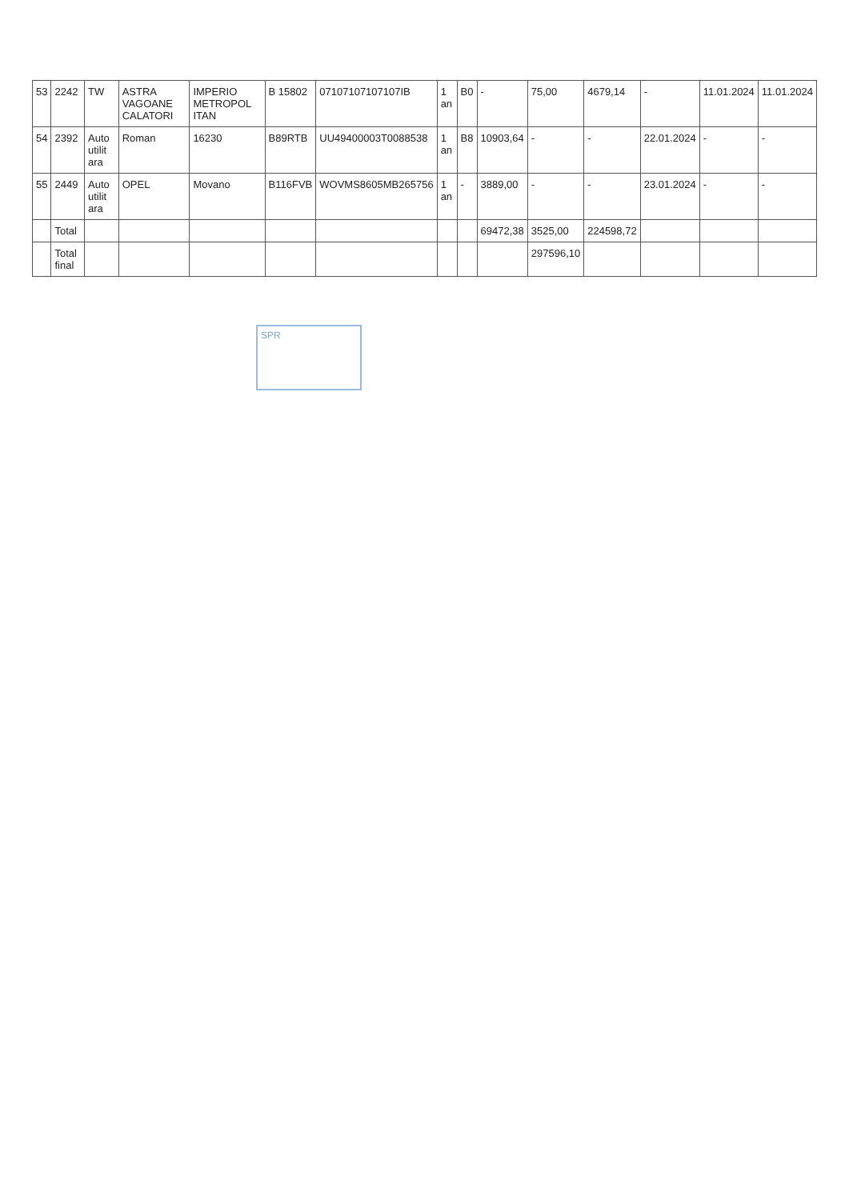| 53 | 2242 | TW | ASTRA VAGOANE CALATORI | IMPERIO METROPOL ITAN | B 15802 | 07107107107107IB | 1 an | B0 | - | 75,00 | 4679,14 | - | 11.01.2024 | 11.01.2024 |
| 54 | 2392 | Auto utilit ara | Roman | 16230 | B89RTB | UU49400003T0088538 | 1 an | B8 | 10903,64 | - | - | 22.01.2024 | - | - |
| 55 | 2449 | Auto utilit ara | OPEL | Movano | B116FVB | WOVMS8605MB265756 | 1 an | - | 3889,00 | - | - | 23.01.2024 | - | - |
| | Total | | | | | | | | 69472,38 | 3525,00 | 224598,72 | | | |
| | Total final | | | | | | | | | 297596,10 | | | | |
SPR